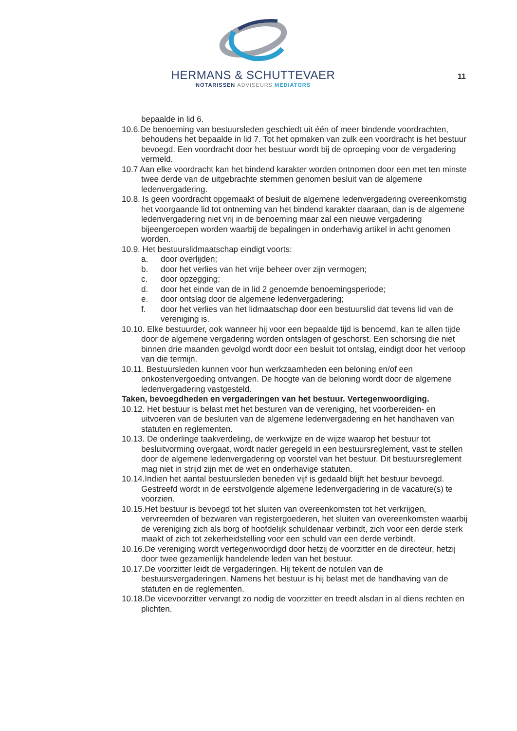HERMANS & SCHUTTEVAER
NOTARISSEN ADVISEURS MEDIATORS
11
bepaalde in lid 6.
10.6.De benoeming van bestuursleden geschiedt uit één of meer bindende voordrachten, behoudens het bepaalde in lid 7. Tot het opmaken van zulk een voordracht is het bestuur bevoegd. Een voordracht door het bestuur wordt bij de oproeping voor de vergadering vermeld.
10.7 Aan elke voordracht kan het bindend karakter worden ontnomen door een met ten minste twee derde van de uitgebrachte stemmen genomen besluit van de algemene ledenvergadering.
10.8. Is geen voordracht opgemaakt of besluit de algemene ledenvergadering overeenkomstig het voorgaande lid tot ontneming van het bindend karakter daaraan, dan is de algemene ledenvergadering niet vrij in de benoeming maar zal een nieuwe vergadering bijeengeroepen worden waarbij de bepalingen in onderhavig artikel in acht genomen worden.
10.9. Het bestuurslidmaatschap eindigt voorts:
a. door overlijden;
b. door het verlies van het vrije beheer over zijn vermogen;
c. door opzegging;
d. door het einde van de in lid 2 genoemde benoemingsperiode;
e. door ontslag door de algemene ledenvergadering;
f. door het verlies van het lidmaatschap door een bestuurslid dat tevens lid van de vereniging is.
10.10. Elke bestuurder, ook wanneer hij voor een bepaalde tijd is benoemd, kan te allen tijde door de algemene vergadering worden ontslagen of geschorst. Een schorsing die niet binnen drie maanden gevolgd wordt door een besluit tot ontslag, eindigt door het verloop van die termijn.
10.11. Bestuursleden kunnen voor hun werkzaamheden een beloning en/of een onkostenvergoeding ontvangen. De hoogte van de beloning wordt door de algemene ledenvergadering vastgesteld.
Taken, bevoegdheden en vergaderingen van het bestuur. Vertegenwoordiging.
10.12. Het bestuur is belast met het besturen van de vereniging, het voorbereiden- en uitvoeren van de besluiten van de algemene ledenvergadering en het handhaven van statuten en reglementen.
10.13. De onderlinge taakverdeling, de werkwijze en de wijze waarop het bestuur tot besluitvorming overgaat, wordt nader geregeld in een bestuursreglement, vast te stellen door de algemene ledenvergadering op voorstel van het bestuur. Dit bestuursreglement mag niet in strijd zijn met de wet en onderhavige statuten.
10.14.Indien het aantal bestuursleden beneden vijf is gedaald blijft het bestuur bevoegd. Gestreefd wordt in de eerstvolgende algemene ledenvergadering in de vacature(s) te voorzien.
10.15.Het bestuur is bevoegd tot het sluiten van overeenkomsten tot het verkrijgen, vervreemden of bezwaren van registergoederen, het sluiten van overeenkomsten waarbij de vereniging zich als borg of hoofdelijk schuldenaar verbindt, zich voor een derde sterk maakt of zich tot zekerheidstelling voor een schuld van een derde verbindt.
10.16.De vereniging wordt vertegenwoordigd door hetzij de voorzitter en de directeur, hetzij door twee gezamenlijk handelende leden van het bestuur.
10.17.De voorzitter leidt de vergaderingen. Hij tekent de notulen van de bestuursvergaderingen. Namens het bestuur is hij belast met de handhaving van de statuten en de reglementen.
10.18.De vicevoorzitter vervangt zo nodig de voorzitter en treedt alsdan in al diens rechten en plichten.